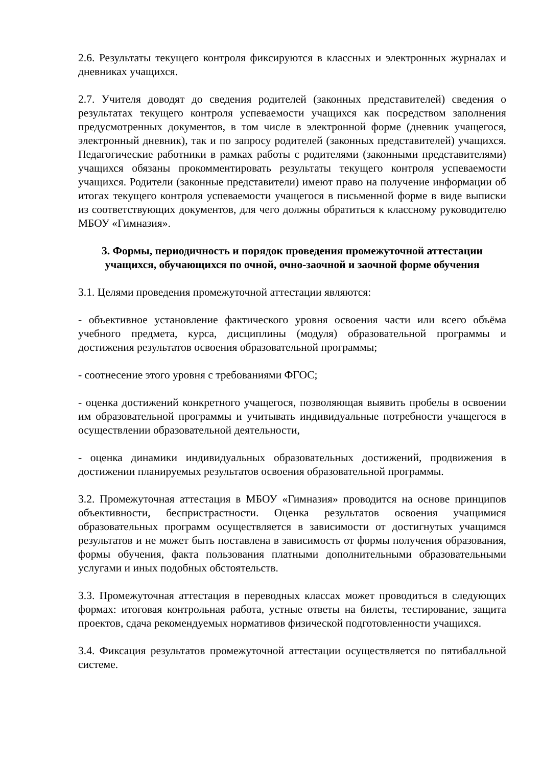2.6. Результаты текущего контроля фиксируются в классных и электронных журналах и дневниках учащихся.
2.7. Учителя доводят до сведения родителей (законных представителей) сведения о результатах текущего контроля успеваемости учащихся как посредством заполнения предусмотренных документов, в том числе в электронной форме (дневник учащегося, электронный дневник), так и по запросу родителей (законных представителей) учащихся. Педагогические работники в рамках работы с родителями (законными представителями) учащихся обязаны прокомментировать результаты текущего контроля успеваемости учащихся. Родители (законные представители) имеют право на получение информации об итогах текущего контроля успеваемости учащегося в письменной форме в виде выписки из соответствующих документов, для чего должны обратиться к классному руководителю МБОУ «Гимназия».
3. Формы, периодичность и порядок проведения промежуточной аттестации учащихся, обучающихся по очной, очно-заочной и заочной форме обучения
3.1. Целями проведения промежуточной аттестации являются:
- объективное установление фактического уровня освоения части или всего объёма учебного предмета, курса, дисциплины (модуля) образовательной программы и достижения результатов освоения образовательной программы;
- соотнесение этого уровня с требованиями ФГОС;
- оценка достижений конкретного учащегося, позволяющая выявить пробелы в освоении им образовательной программы и учитывать индивидуальные потребности учащегося в осуществлении образовательной деятельности,
- оценка динамики индивидуальных образовательных достижений, продвижения в достижении планируемых результатов освоения образовательной программы.
3.2. Промежуточная аттестация в МБОУ «Гимназия» проводится на основе принципов объективности, беспристрастности. Оценка результатов освоения учащимися образовательных программ осуществляется в зависимости от достигнутых учащимся результатов и не может быть поставлена в зависимость от формы получения образования, формы обучения, факта пользования платными дополнительными образовательными услугами и иных подобных обстоятельств.
3.3. Промежуточная аттестация в переводных классах может проводиться в следующих формах: итоговая контрольная работа, устные ответы на билеты, тестирование, защита проектов, сдача рекомендуемых нормативов физической подготовленности учащихся.
3.4. Фиксация результатов промежуточной аттестации осуществляется по пятибалльной системе.